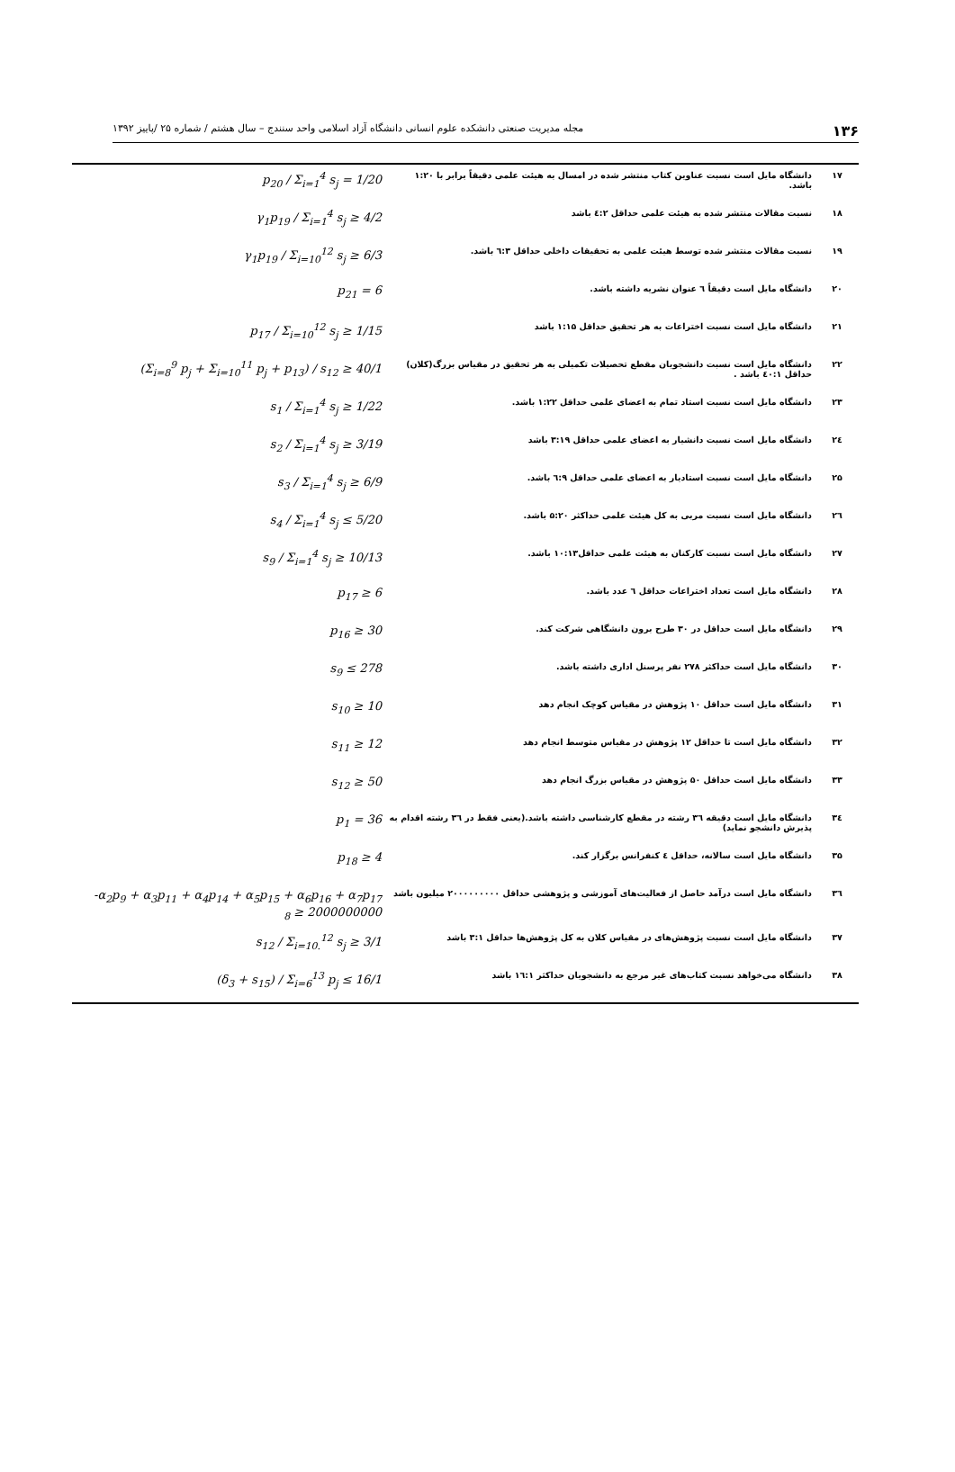۱۳۶ مجله مدیریت صنعتی دانشکده علوم انسانی دانشگاه آزاد اسلامی واحد سنندج – سال هشتم / شماره ۲۵ /پاییز ۱۳۹۲
| ۱۷ | دانشگاه مایل است نسبت عناوین کتاب منتشر شده در امسال به هیئت علمی دقیقاً برابر با ۱:۲۰ باشد. | p<sub>20</sub> / Σ<sub>i=1</sub><sup>4</sup> s<sub>j</sub> = 1/20 |
| ۱۸ | نسبت مقالات منتشر شده به هیئت علمی حداقل ٤:۲ باشد | γ<sub>1</sub>p<sub>19</sub> / Σ<sub>i=1</sub><sup>4</sup> s<sub>j</sub> ≥ 4/2 |
| ۱۹ | نسبت مقالات منتشر شده توسط هیئت علمی به تحقیقات داخلی حداقل ٦:۳ باشد. | γ<sub>1</sub>p<sub>19</sub> / Σ<sub>i=10</sub><sup>12</sup> s<sub>j</sub> ≥ 6/3 |
| ۲۰ | دانشگاه مایل است دقیقاً ٦ عنوان نشریه داشته باشد. | p<sub>21</sub> = 6 |
| ۲۱ | دانشگاه مایل است نسبت اختراعات به هر تحقیق حداقل ۱:۱۵ باشد | p<sub>17</sub> / Σ<sub>i=10</sub><sup>12</sup> s<sub>j</sub> ≥ 1/15 |
| ۲۲ | دانشگاه مایل است نسبت دانشجویان مقطع تحصیلات تکمیلی به هر تحقیق در مقیاس بزرگ(کلان) حداقل ٤۰:۱ باشد . | (Σ<sub>i=8</sub><sup>9</sup> p<sub>j</sub> + Σ<sub>i=10</sub><sup>11</sup> p<sub>j</sub> + p<sub>13</sub>) / s<sub>12</sub> ≥ 40/1 |
| ۲۳ | دانشگاه مایل است نسبت استاد تمام به اعضای علمی حداقل ۱:۲۲ باشد. | s<sub>1</sub> / Σ<sub>i=1</sub><sup>4</sup> s<sub>j</sub> ≥ 1/22 |
| ۲٤ | دانشگاه مایل است نسبت دانشیار به اعضای علمی حداقل ۳:۱۹ باشد | s<sub>2</sub> / Σ<sub>i=1</sub><sup>4</sup> s<sub>j</sub> ≥ 3/19 |
| ۲۵ | دانشگاه مایل است نسبت استادیار به اعضای علمی حداقل ٦:۹ باشد. | s<sub>3</sub> / Σ<sub>i=1</sub><sup>4</sup> s<sub>j</sub> ≥ 6/9 |
| ۲٦ | دانشگاه مایل است نسبت مربی به کل هیئت علمی حداکثر ۵:۲۰ باشد. | s<sub>4</sub> / Σ<sub>i=1</sub><sup>4</sup> s<sub>j</sub> ≤ 5/20 |
| ۲۷ | دانشگاه مایل است نسبت کارکنان به هیئت علمی حداقل۱۰:۱۳ باشد. | s<sub>9</sub> / Σ<sub>i=1</sub><sup>4</sup> s<sub>j</sub> ≥ 10/13 |
| ۲۸ | دانشگاه مایل است تعداد اختراعات حداقل ٦ عدد باشد. | p<sub>17</sub> ≥ 6 |
| ۲۹ | دانشگاه مایل است حداقل در ۳۰ طرح برون دانشگاهی شرکت کند. | p<sub>16</sub> ≥ 30 |
| ۳۰ | دانشگاه مایل است حداکثر ۲۷۸ نفر پرسنل اداری داشته باشد. | s<sub>9</sub> ≤ 278 |
| ۳۱ | دانشگاه مایل است حداقل ۱۰ پژوهش در مقیاس کوچک انجام دهد | s<sub>10</sub> ≥ 10 |
| ۳۲ | دانشگاه مایل است تا حداقل ۱۲ پژوهش در مقیاس متوسط انجام دهد | s<sub>11</sub> ≥ 12 |
| ۳۳ | دانشگاه مایل است حداقل ۵۰ پژوهش در مقیاس بزرگ انجام دهد | s<sub>12</sub> ≥ 50 |
| ۳٤ | دانشگاه مایل است دقیقه ۳٦ رشته در مقطع کارشناسی داشته باشد.(یعنی فقط در ۳٦ رشته اقدام به پذیرش دانشجو نماید) | p<sub>1</sub> = 36 |
| ۳۵ | دانشگاه مایل است سالانه، حداقل ٤ کنفرانس برگزار کند. | p<sub>18</sub> ≥ 4 |
| ۳٦ | دانشگاه مایل است درآمد حاصل از فعالیت‌های آموزشی و پژوهشی حداقل ۲۰۰۰۰۰۰۰۰۰ میلیون باشد | -α<sub>2</sub>p<sub>9</sub> + α<sub>3</sub>p<sub>11</sub> + α<sub>4</sub>p<sub>14</sub> + α<sub>5</sub>p<sub>15</sub> + α<sub>6</sub>p<sub>16</sub> + α<sub>7</sub>p<sub>17</sub> <sub>8</sub> ≥ 2000000000 |
| ۳۷ | دانشگاه مایل است نسبت پژوهش‌های در مقیاس کلان به کل پژوهش‌ها حداقل ۳:۱ باشد | s<sub>12</sub> / Σ<sub>i=10.</sub><sup>12</sup> s<sub>j</sub> ≥ 3/1 |
| ۳۸ | دانشگاه می‌خواهد نسبت کتاب‌های غیر مرجع به دانشجویان حداکثر ۱٦:۱ باشد | (δ<sub>3</sub> + s<sub>15</sub>) / Σ<sub>i=6</sub><sup>13</sup> p<sub>j</sub> ≤ 16/1 |